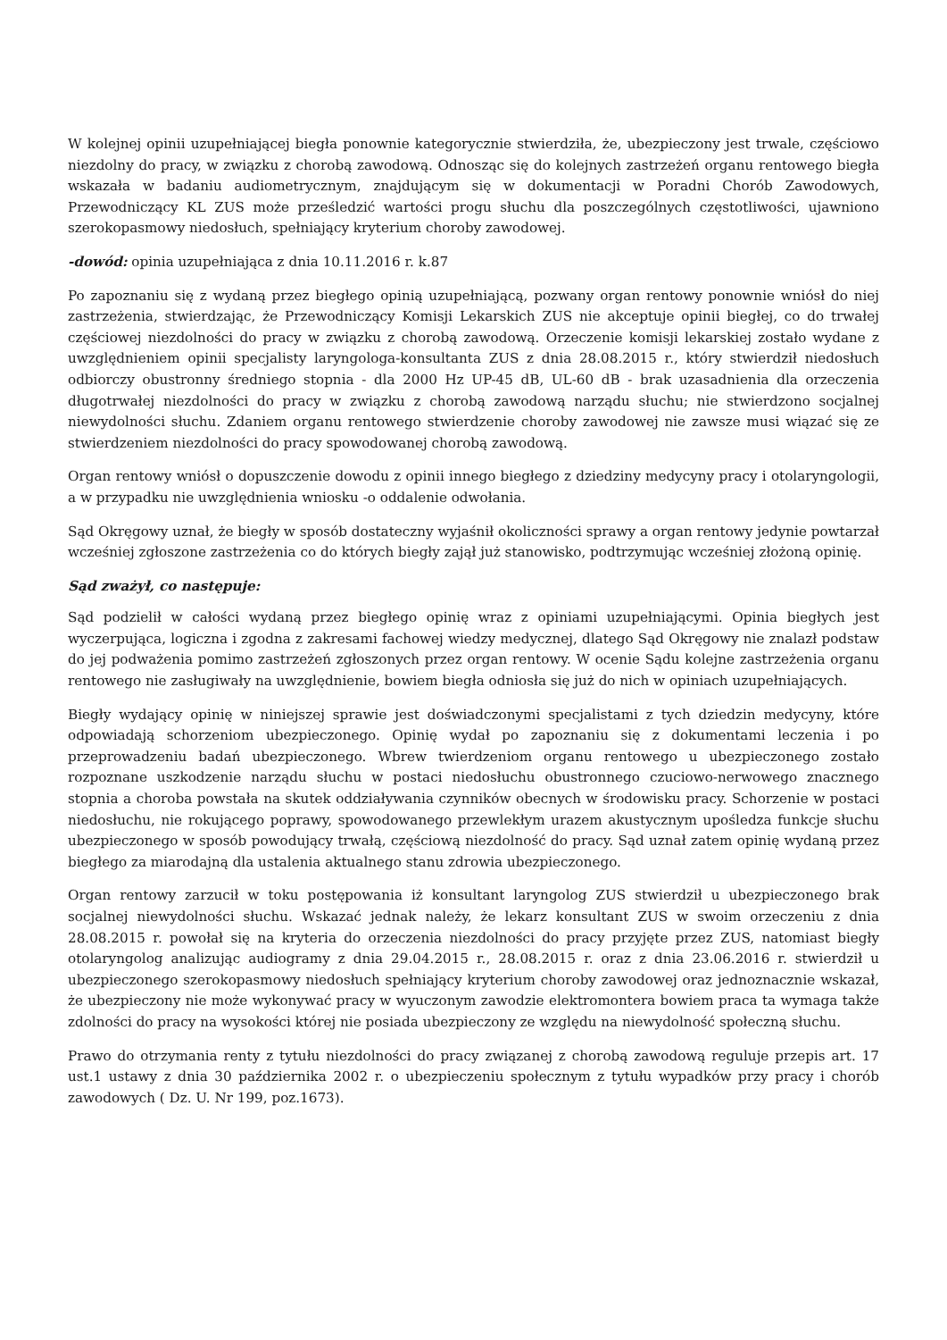W kolejnej opinii uzupełniającej biegła ponownie kategorycznie stwierdziła, że, ubezpieczony jest trwale, częściowo niezdolny do pracy, w związku z chorobą zawodową. Odnosząc się do kolejnych zastrzeżeń organu rentowego biegła wskazała w badaniu audiometrycznym, znajdującym się w dokumentacji w Poradni Chorób Zawodowych, Przewodniczący KL ZUS może prześledzić wartości progu słuchu dla poszczególnych częstotliwości, ujawniono szerokopasmowy niedosłuch, spełniający kryterium choroby zawodowej.
-dowód: opinia uzupełniająca z dnia 10.11.2016 r. k.87
Po zapoznaniu się z wydaną przez biegłego opinią uzupełniającą, pozwany organ rentowy ponownie wniósł do niej zastrzeżenia, stwierdzając, że Przewodniczący Komisji Lekarskich ZUS nie akceptuje opinii biegłej, co do trwałej częściowej niezdolności do pracy w związku z chorobą zawodową. Orzeczenie komisji lekarskiej zostało wydane z uwzględnieniem opinii specjalisty laryngologa-konsultanta ZUS z dnia 28.08.2015 r., który stwierdził niedosłuch odbiorczy obustronny średniego stopnia - dla 2000 Hz UP-45 dB, UL-60 dB - brak uzasadnienia dla orzeczenia długotrwałej niezdolności do pracy w związku z chorobą zawodową narządu słuchu; nie stwierdzono socjalnej niewydolności słuchu. Zdaniem organu rentowego stwierdzenie choroby zawodowej nie zawsze musi wiązać się ze stwierdzeniem niezdolności do pracy spowodowanej chorobą zawodową.
Organ rentowy wniósł o dopuszczenie dowodu z opinii innego biegłego z dziedziny medycyny pracy i otolaryngologii, a w przypadku nie uwzględnienia wniosku -o oddalenie odwołania.
Sąd Okręgowy uznał, że biegły w sposób dostateczny wyjaśnił okoliczności sprawy a organ rentowy jedynie powtarzał wcześniej zgłoszone zastrzeżenia co do których biegły zajął już stanowisko, podtrzymując wcześniej złożoną opinię.
Sąd zważył, co następuje:
Sąd podzielił w całości wydaną przez biegłego opinię wraz z opiniami uzupełniającymi. Opinia biegłych jest wyczerpująca, logiczna i zgodna z zakresami fachowej wiedzy medycznej, dlatego Sąd Okręgowy nie znalazł podstaw do jej podważenia pomimo zastrzeżeń zgłoszonych przez organ rentowy. W ocenie Sądu kolejne zastrzeżenia organu rentowego nie zasługiwały na uwzględnienie, bowiem biegła odniosła się już do nich w opiniach uzupełniających.
Biegły wydający opinię w niniejszej sprawie jest doświadczonymi specjalistami z tych dziedzin medycyny, które odpowiadają schorzeniom ubezpieczonego. Opinię wydał po zapoznaniu się z dokumentami leczenia i po przeprowadzeniu badań ubezpieczonego. Wbrew twierdzeniom organu rentowego u ubezpieczonego zostało rozpoznane uszkodzenie narządu słuchu w postaci niedosłuchu obustronnego czuciowo-nerwowego znacznego stopnia a choroba powstała na skutek oddziaływania czynników obecnych w środowisku pracy. Schorzenie w postaci niedosłuchu, nie rokującego poprawy, spowodowanego przewlekłym urazem akustycznym upośledza funkcje słuchu ubezpieczonego w sposób powodujący trwałą, częściową niezdolność do pracy. Sąd uznał zatem opinię wydaną przez biegłego za miarodajną dla ustalenia aktualnego stanu zdrowia ubezpieczonego.
Organ rentowy zarzucił w toku postępowania iż konsultant laryngolog ZUS stwierdził u ubezpieczonego brak socjalnej niewydolności słuchu. Wskazać jednak należy, że lekarz konsultant ZUS w swoim orzeczeniu z dnia 28.08.2015 r. powołał się na kryteria do orzeczenia niezdolności do pracy przyjęte przez ZUS, natomiast biegły otolaryngolog analizując audiogramy z dnia 29.04.2015 r., 28.08.2015 r. oraz z dnia 23.06.2016 r. stwierdził u ubezpieczonego szerokopasmowy niedosłuch spełniający kryterium choroby zawodowej oraz jednoznacznie wskazał, że ubezpieczony nie może wykonywać pracy w wyuczonym zawodzie elektromontera bowiem praca ta wymaga także zdolności do pracy na wysokości której nie posiada ubezpieczony ze względu na niewydolność społeczną słuchu.
Prawo do otrzymania renty z tytułu niezdolności do pracy związanej z chorobą zawodową reguluje przepis art. 17 ust.1 ustawy z dnia 30 października 2002 r. o ubezpieczeniu społecznym z tytułu wypadków przy pracy i chorób zawodowych ( Dz. U. Nr 199, poz.1673).